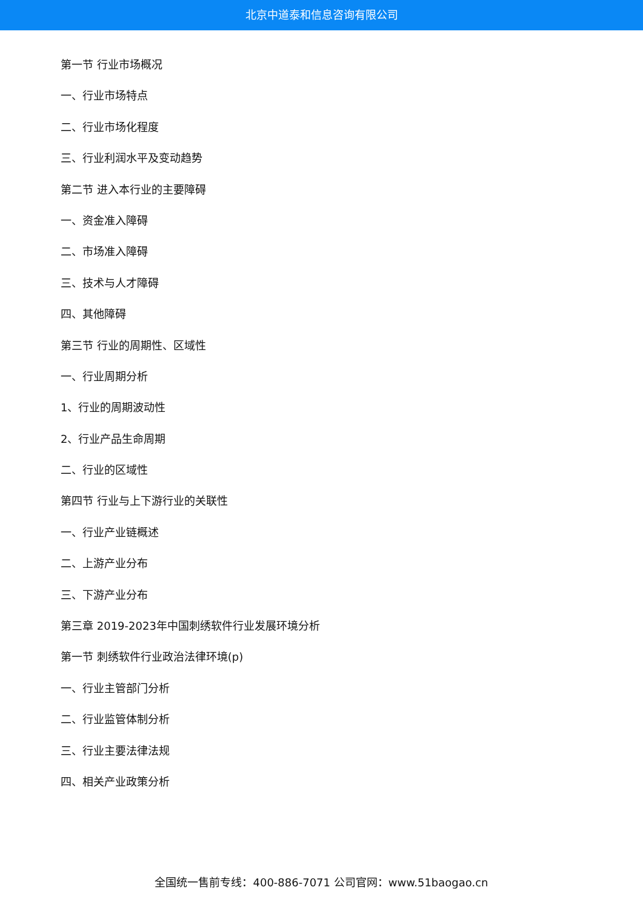北京中道泰和信息咨询有限公司
第一节 行业市场概况
一、行业市场特点
二、行业市场化程度
三、行业利润水平及变动趋势
第二节 进入本行业的主要障碍
一、资金准入障碍
二、市场准入障碍
三、技术与人才障碍
四、其他障碍
第三节 行业的周期性、区域性
一、行业周期分析
1、行业的周期波动性
2、行业产品生命周期
二、行业的区域性
第四节 行业与上下游行业的关联性
一、行业产业链概述
二、上游产业分布
三、下游产业分布
第三章 2019-2023年中国刺绣软件行业发展环境分析
第一节 刺绣软件行业政治法律环境(p)
一、行业主管部门分析
二、行业监管体制分析
三、行业主要法律法规
四、相关产业政策分析
全国统一售前专线：400-886-7071 公司官网：www.51baogao.cn